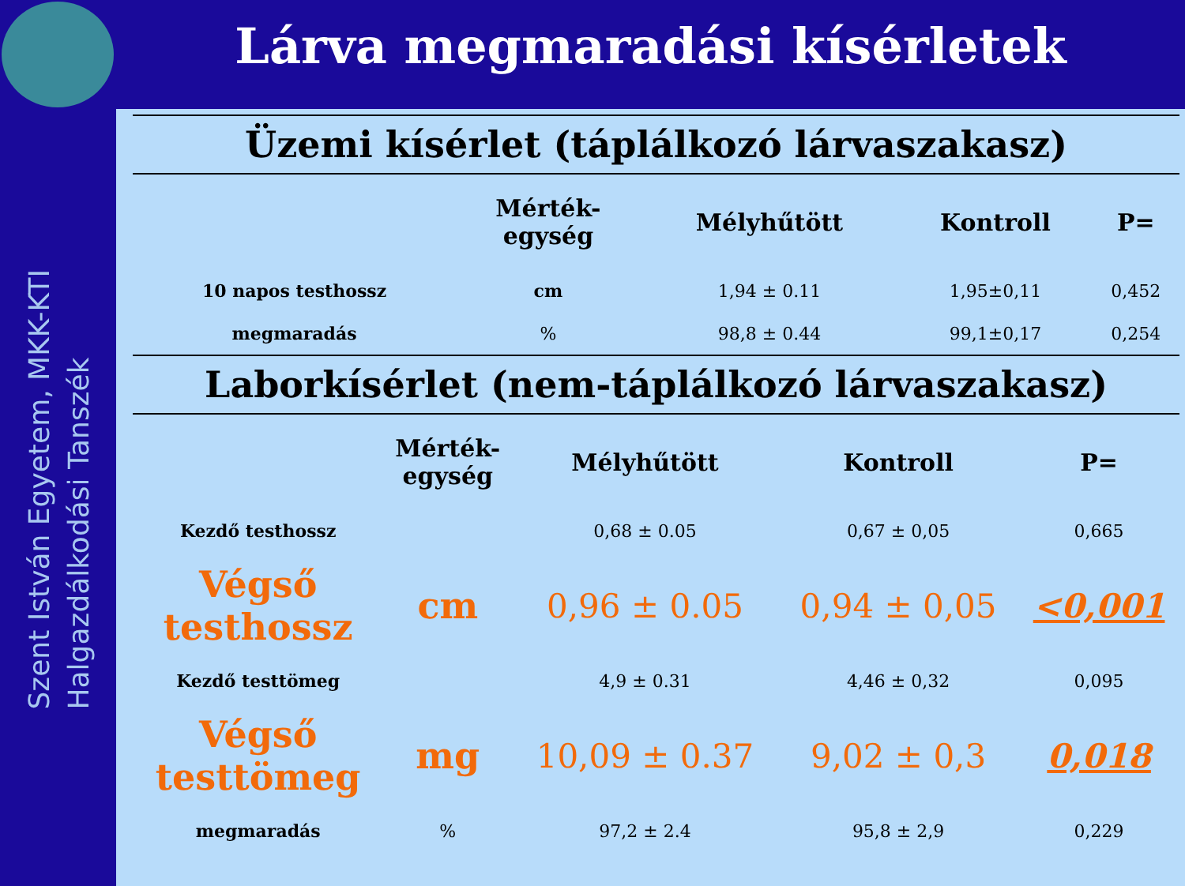Szent István Egyetem, MKK-KTI
Halgazdálkodási Tanszék
Lárva megmaradási kísérletek
Üzemi kísérlet (táplálkozó lárvaszakasz)
| | Mérték- egység | Mélyhűtött | Kontroll | P= |
| --- | --- | --- | --- | --- |
| 10 napos testhossz | cm | 1,94 ± 0.11 | 1,95±0,11 | 0,452 |
| megmaradás | % | 98,8 ± 0.44 | 99,1±0,17 | 0,254 |
Laborkísérlet (nem-táplálkozó lárvaszakasz)
| | Mérték- egység | Mélyhűtött | Kontroll | P= |
| --- | --- | --- | --- | --- |
| Kezdő testhossz | | 0,68 ± 0.05 | 0,67 ± 0,05 | 0,665 |
| Végső testhossz | cm | 0,96 ± 0.05 | 0,94 ± 0,05 | <0,001 |
| Kezdő testtömeg | | 4,9 ± 0.31 | 4,46 ± 0,32 | 0,095 |
| Végső testtömeg | mg | 10,09 ± 0.37 | 9,02 ± 0,3 | 0,018 |
| megmaradás | % | 97,2 ± 2.4 | 95,8 ± 2,9 | 0,229 |